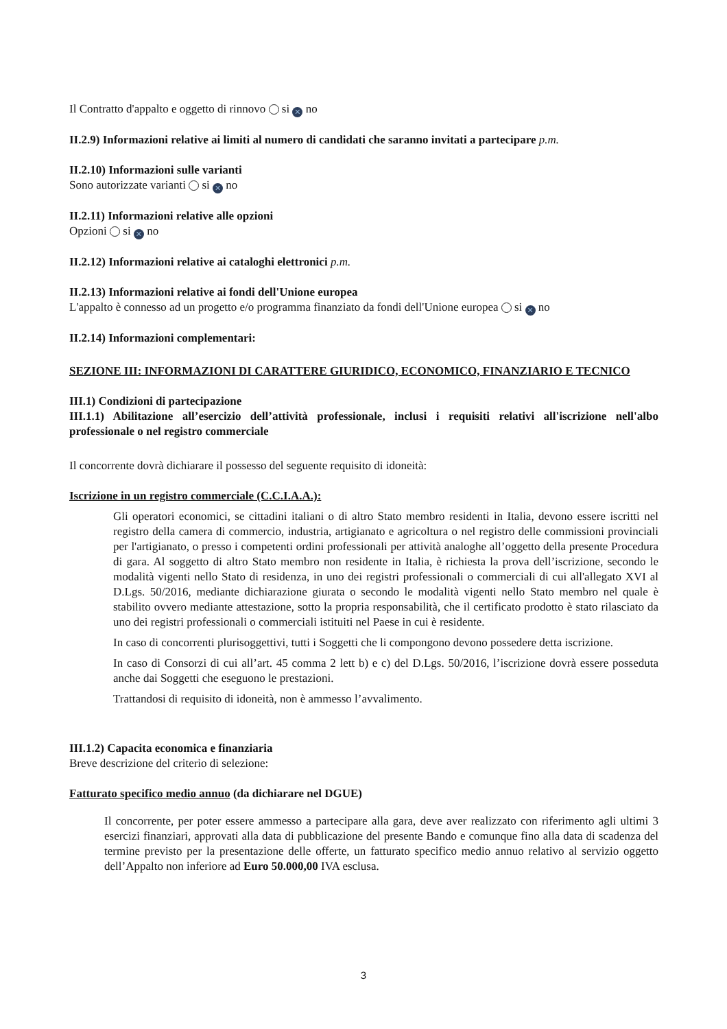Il Contratto d'appalto e oggetto di rinnovo si ✕ no
II.2.9) Informazioni relative ai limiti al numero di candidati che saranno invitati a partecipare p.m.
II.2.10) Informazioni sulle varianti
Sono autorizzate varianti si ✕ no
II.2.11) Informazioni relative alle opzioni
Opzioni si ✕ no
II.2.12) Informazioni relative ai cataloghi elettronici p.m.
II.2.13) Informazioni relative ai fondi dell'Unione europea
L'appalto è connesso ad un progetto e/o programma finanziato da fondi dell'Unione europea si ✕ no
II.2.14) Informazioni complementari:
SEZIONE III: INFORMAZIONI DI CARATTERE GIURIDICO, ECONOMICO, FINANZIARIO E TECNICO
III.1) Condizioni di partecipazione
III.1.1) Abilitazione all’esercizio dell’attività professionale, inclusi i requisiti relativi all'iscrizione nell'albo professionale o nel registro commerciale
Il concorrente dovrà dichiarare il possesso del seguente requisito di idoneità:
Iscrizione in un registro commerciale (C.C.I.A.A.):
Gli operatori economici, se cittadini italiani o di altro Stato membro residenti in Italia, devono essere iscritti nel registro della camera di commercio, industria, artigianato e agricoltura o nel registro delle commissioni provinciali per l'artigianato, o presso i competenti ordini professionali per attività analoghe all’oggetto della presente Procedura di gara. Al soggetto di altro Stato membro non residente in Italia, è richiesta la prova dell’iscrizione, secondo le modalità vigenti nello Stato di residenza, in uno dei registri professionali o commerciali di cui all'allegato XVI al D.Lgs. 50/2016, mediante dichiarazione giurata o secondo le modalità vigenti nello Stato membro nel quale è stabilito ovvero mediante attestazione, sotto la propria responsabilità, che il certificato prodotto è stato rilasciato da uno dei registri professionali o commerciali istituiti nel Paese in cui è residente.
In caso di concorrenti plurisoggettivi, tutti i Soggetti che li compongono devono possedere detta iscrizione.
In caso di Consorzi di cui all’art. 45 comma 2 lett b) e c) del D.Lgs. 50/2016, l’iscrizione dovrà essere posseduta anche dai Soggetti che eseguono le prestazioni.
Trattandosi di requisito di idoneità, non è ammesso l’avvalimento.
III.1.2) Capacita economica e finanziaria
Breve descrizione del criterio di selezione:
Fatturato specifico medio annuo (da dichiarare nel DGUE)
Il concorrente, per poter essere ammesso a partecipare alla gara, deve aver realizzato con riferimento agli ultimi 3 esercizi finanziari, approvati alla data di pubblicazione del presente Bando e comunque fino alla data di scadenza del termine previsto per la presentazione delle offerte, un fatturato specifico medio annuo relativo al servizio oggetto dell’Appalto non inferiore ad Euro 50.000,00 IVA esclusa.
3